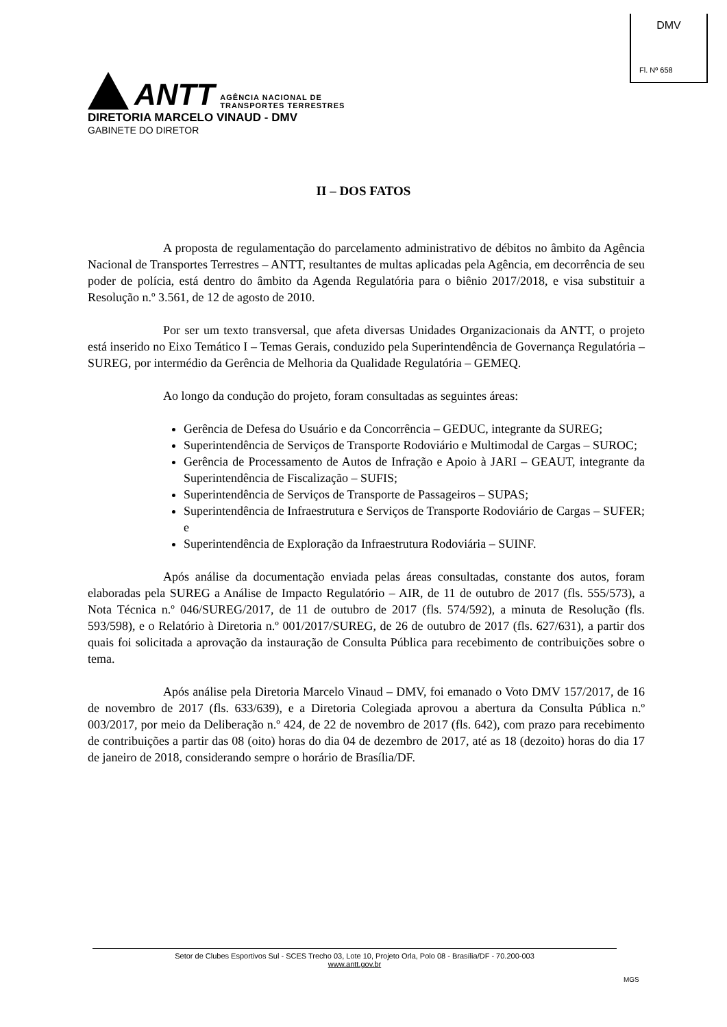DMV
Fl. Nº 658
ANTT
AGÊNCIA NACIONAL DE
TRANSPORTES TERRESTRES
DIRETORIA MARCELO VINAUD - DMV
GABINETE DO DIRETOR
II – DOS FATOS
A proposta de regulamentação do parcelamento administrativo de débitos no âmbito da Agência Nacional de Transportes Terrestres – ANTT, resultantes de multas aplicadas pela Agência, em decorrência de seu poder de polícia, está dentro do âmbito da Agenda Regulatória para o biênio 2017/2018, e visa substituir a Resolução n.º 3.561, de 12 de agosto de 2010.
Por ser um texto transversal, que afeta diversas Unidades Organizacionais da ANTT, o projeto está inserido no Eixo Temático I – Temas Gerais, conduzido pela Superintendência de Governança Regulatória – SUREG, por intermédio da Gerência de Melhoria da Qualidade Regulatória – GEMEQ.
Ao longo da condução do projeto, foram consultadas as seguintes áreas:
Gerência de Defesa do Usuário e da Concorrência – GEDUC, integrante da SUREG;
Superintendência de Serviços de Transporte Rodoviário e Multimodal de Cargas – SUROC;
Gerência de Processamento de Autos de Infração e Apoio à JARI – GEAUT, integrante da Superintendência de Fiscalização – SUFIS;
Superintendência de Serviços de Transporte de Passageiros – SUPAS;
Superintendência de Infraestrutura e Serviços de Transporte Rodoviário de Cargas – SUFER; e
Superintendência de Exploração da Infraestrutura Rodoviária – SUINF.
Após análise da documentação enviada pelas áreas consultadas, constante dos autos, foram elaboradas pela SUREG a Análise de Impacto Regulatório – AIR, de 11 de outubro de 2017 (fls. 555/573), a Nota Técnica n.º 046/SUREG/2017, de 11 de outubro de 2017 (fls. 574/592), a minuta de Resolução (fls. 593/598), e o Relatório à Diretoria n.º 001/2017/SUREG, de 26 de outubro de 2017 (fls. 627/631), a partir dos quais foi solicitada a aprovação da instauração de Consulta Pública para recebimento de contribuições sobre o tema.
Após análise pela Diretoria Marcelo Vinaud – DMV, foi emanado o Voto DMV 157/2017, de 16 de novembro de 2017 (fls. 633/639), e a Diretoria Colegiada aprovou a abertura da Consulta Pública n.º 003/2017, por meio da Deliberação n.º 424, de 22 de novembro de 2017 (fls. 642), com prazo para recebimento de contribuições a partir das 08 (oito) horas do dia 04 de dezembro de 2017, até as 18 (dezoito) horas do dia 17 de janeiro de 2018, considerando sempre o horário de Brasília/DF.
Setor de Clubes Esportivos Sul - SCES Trecho 03, Lote 10, Projeto Orla, Polo 08 - Brasília/DF - 70.200-003
www.antt.gov.br
MGS